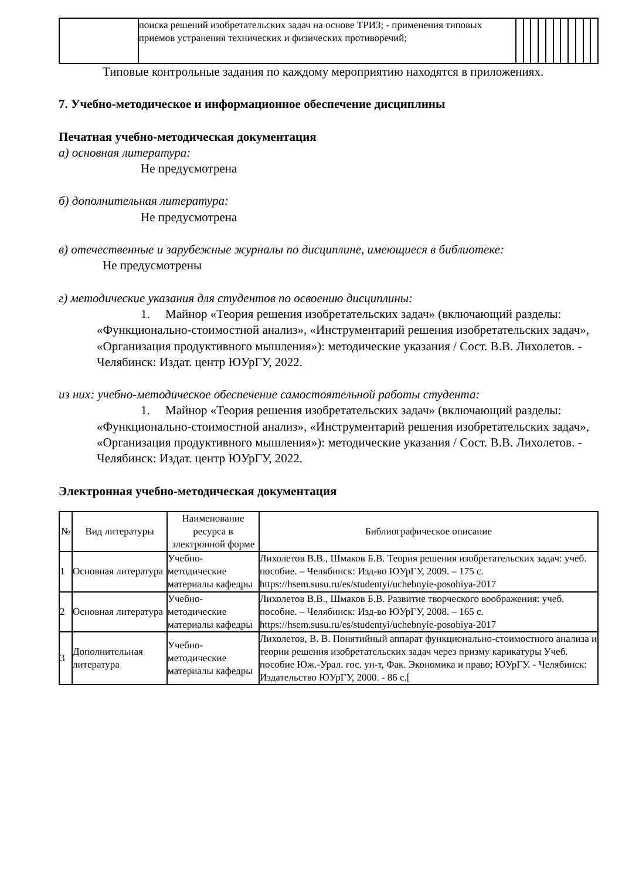| | поиска решений изобретательских задач на основе ТРИЗ; - применения типовых приемов устранения технических и физических противоречий; | | | | | | | | | | | |
Типовые контрольные задания по каждому мероприятию находятся в приложениях.
7. Учебно-методическое и информационное обеспечение дисциплины
Печатная учебно-методическая документация
а) основная литература:
Не предусмотрена
б) дополнительная литература:
Не предусмотрена
в) отечественные и зарубежные журналы по дисциплине, имеющиеся в библиотеке:
Не предусмотрены
г) методические указания для студентов по освоению дисциплины:
1. Майнор «Теория решения изобретательских задач» (включающий разделы: «Функционально-стоимостной анализ», «Инструментарий решения изобретательских задач», «Организация продуктивного мышления»): методические указания / Сост. В.В. Лихолетов. - Челябинск: Издат. центр ЮУрГУ, 2022.
из них: учебно-методическое обеспечение самостоятельной работы студента:
1. Майнор «Теория решения изобретательских задач» (включающий разделы: «Функционально-стоимостной анализ», «Инструментарий решения изобретательских задач», «Организация продуктивного мышления»): методические указания / Сост. В.В. Лихолетов. - Челябинск: Издат. центр ЮУрГУ, 2022.
Электронная учебно-методическая документация
| № | Вид литературы | Наименование ресурса в электронной форме | Библиографическое описание |
| --- | --- | --- | --- |
| 1 | Основная литература | Учебно-методические материалы кафедры | Лихолетов В.В., Шмаков Б.В. Теория решения изобретательских задач: учеб. пособие. – Челябинск: Изд-во ЮУрГУ, 2009. – 175 с. https://hsem.susu.ru/es/studentyi/uchebnyie-posobiya-2017 |
| 2 | Основная литература | Учебно-методические материалы кафедры | Лихолетов В.В., Шмаков Б.В. Развитие творческого воображения: учеб. пособие. – Челябинск: Изд-во ЮУрГУ, 2008. – 165 с. https://hsem.susu.ru/es/studentyi/uchebnyie-posobiya-2017 |
| 3 | Дополнительная литература | Учебно-методические материалы кафедры | Лихолетов, В. В. Понятийный аппарат функционально-стоимостного анализа и теории решения изобретательских задач через призму карикатуры Учеб. пособие Юж.-Урал. гос. ун-т, Фак. Экономика и право; ЮУрГУ. - Челябинск: Издательство ЮУрГУ, 2000. - 86 с.[ |